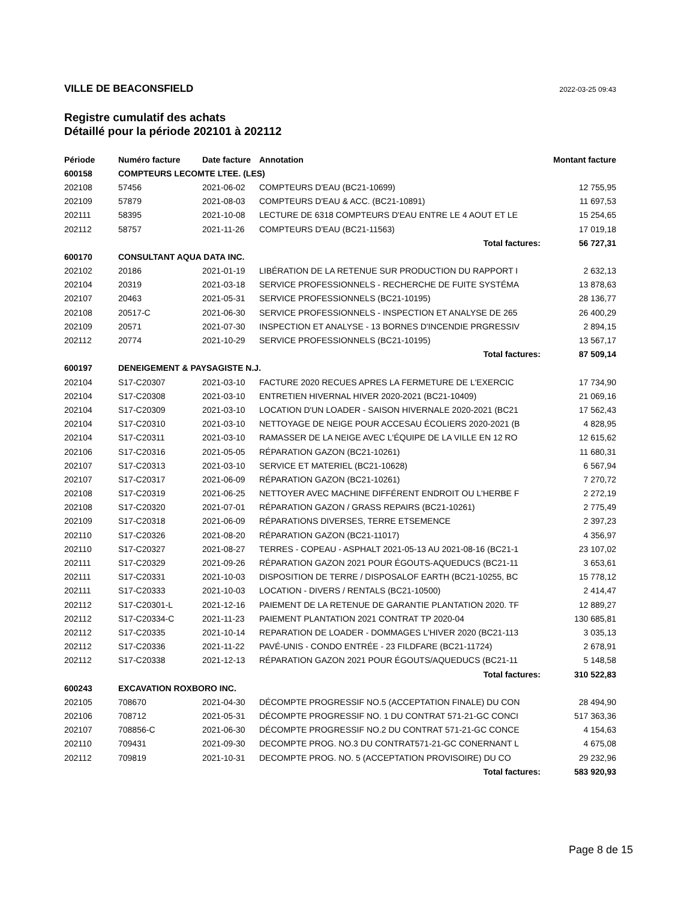VILLE DE BEACONSFIELD 2022-03-25 09:43
Registre cumulatif des achats
Détaillé pour la période 202101 à 202112
| Période | Numéro facture | Date facture | Annotation | Montant facture |
| --- | --- | --- | --- | --- |
| 600158 | COMPTEURS LECOMTE LTEE. (LES) | | | |
| 202108 | 57456 | 2021-06-02 | COMPTEURS D'EAU (BC21-10699) | 12 755,95 |
| 202109 | 57879 | 2021-08-03 | COMPTEURS D'EAU & ACC. (BC21-10891) | 11 697,53 |
| 202111 | 58395 | 2021-10-08 | LECTURE DE 6318 COMPTEURS D'EAU ENTRE LE 4 AOUT ET LE | 15 254,65 |
| 202112 | 58757 | 2021-11-26 | COMPTEURS D'EAU (BC21-11563) | 17 019,18 |
| | | | Total factures: | 56 727,31 |
| 600170 | CONSULTANT AQUA DATA INC. | | | |
| 202102 | 20186 | 2021-01-19 | LIBÉRATION DE LA RETENUE SUR PRODUCTION DU RAPPORT I | 2 632,13 |
| 202104 | 20319 | 2021-03-18 | SERVICE PROFESSIONNELS - RECHERCHE DE FUITE SYSTÉMA | 13 878,63 |
| 202107 | 20463 | 2021-05-31 | SERVICE PROFESSIONNELS (BC21-10195) | 28 136,77 |
| 202108 | 20517-C | 2021-06-30 | SERVICE PROFESSIONNELS - INSPECTION ET ANALYSE DE 265 | 26 400,29 |
| 202109 | 20571 | 2021-07-30 | INSPECTION ET ANALYSE - 13 BORNES D'INCENDIE PRGRESSIV | 2 894,15 |
| 202112 | 20774 | 2021-10-29 | SERVICE PROFESSIONNELS (BC21-10195) | 13 567,17 |
| | | | Total factures: | 87 509,14 |
| 600197 | DENEIGEMENT & PAYSAGISTE N.J. | | | |
| 202104 | S17-C20307 | 2021-03-10 | FACTURE 2020 RECUES APRES LA FERMETURE DE L'EXERCIC | 17 734,90 |
| 202104 | S17-C20308 | 2021-03-10 | ENTRETIEN HIVERNAL HIVER 2020-2021 (BC21-10409) | 21 069,16 |
| 202104 | S17-C20309 | 2021-03-10 | LOCATION D'UN LOADER - SAISON HIVERNALE 2020-2021 (BC21 | 17 562,43 |
| 202104 | S17-C20310 | 2021-03-10 | NETTOYAGE DE NEIGE POUR ACCESAU ÉCOLIERS 2020-2021 (B | 4 828,95 |
| 202104 | S17-C20311 | 2021-03-10 | RAMASSER DE LA NEIGE AVEC L'ÉQUIPE DE LA VILLE EN 12 RO | 12 615,62 |
| 202106 | S17-C20316 | 2021-05-05 | RÉPARATION GAZON (BC21-10261) | 11 680,31 |
| 202107 | S17-C20313 | 2021-03-10 | SERVICE ET MATERIEL (BC21-10628) | 6 567,94 |
| 202107 | S17-C20317 | 2021-06-09 | RÉPARATION GAZON (BC21-10261) | 7 270,72 |
| 202108 | S17-C20319 | 2021-06-25 | NETTOYER AVEC MACHINE DIFFÉRENT ENDROIT OU L'HERBE F | 2 272,19 |
| 202108 | S17-C20320 | 2021-07-01 | RÉPARATION GAZON / GRASS REPAIRS (BC21-10261) | 2 775,49 |
| 202109 | S17-C20318 | 2021-06-09 | RÉPARATIONS DIVERSES, TERRE ETSEMENCE | 2 397,23 |
| 202110 | S17-C20326 | 2021-08-20 | RÉPARATION GAZON (BC21-11017) | 4 356,97 |
| 202110 | S17-C20327 | 2021-08-27 | TERRES - COPEAU - ASPHALT 2021-05-13 AU 2021-08-16 (BC21-1 | 23 107,02 |
| 202111 | S17-C20329 | 2021-09-26 | RÉPARATION GAZON 2021 POUR ÉGOUTS-AQUEDUCS (BC21-11 | 3 653,61 |
| 202111 | S17-C20331 | 2021-10-03 | DISPOSITION DE TERRE / DISPOSALOF EARTH (BC21-10255, BC | 15 778,12 |
| 202111 | S17-C20333 | 2021-10-03 | LOCATION - DIVERS / RENTALS (BC21-10500) | 2 414,47 |
| 202112 | S17-C20301-L | 2021-12-16 | PAIEMENT DE LA RETENUE DE GARANTIE PLANTATION 2020. TF | 12 889,27 |
| 202112 | S17-C20334-C | 2021-11-23 | PAIEMENT PLANTATION 2021 CONTRAT TP 2020-04 | 130 685,81 |
| 202112 | S17-C20335 | 2021-10-14 | REPARATION DE LOADER - DOMMAGES L'HIVER 2020 (BC21-113 | 3 035,13 |
| 202112 | S17-C20336 | 2021-11-22 | PAVÉ-UNIS - CONDO ENTRÉE - 23 FILDFARE (BC21-11724) | 2 678,91 |
| 202112 | S17-C20338 | 2021-12-13 | RÉPARATION GAZON 2021 POUR ÉGOUTS/AQUEDUCS (BC21-11 | 5 148,58 |
| | | | Total factures: | 310 522,83 |
| 600243 | EXCAVATION ROXBORO INC. | | | |
| 202105 | 708670 | 2021-04-30 | DÉCOMPTE PROGRESSIF NO.5 (ACCEPTATION FINALE) DU CON | 28 494,90 |
| 202106 | 708712 | 2021-05-31 | DÉCOMPTE PROGRESSIF NO. 1 DU CONTRAT 571-21-GC CONCI | 517 363,36 |
| 202107 | 708856-C | 2021-06-30 | DÉCOMPTE PROGRESSIF NO.2 DU CONTRAT 571-21-GC CONCE | 4 154,63 |
| 202110 | 709431 | 2021-09-30 | DECOMPTE PROG. NO.3 DU CONTRAT571-21-GC CONERNANT L | 4 675,08 |
| 202112 | 709819 | 2021-10-31 | DECOMPTE PROG. NO. 5 (ACCEPTATION PROVISOIRE) DU CO | 29 232,96 |
| | | | Total factures: | 583 920,93 |
Page 8 de 15